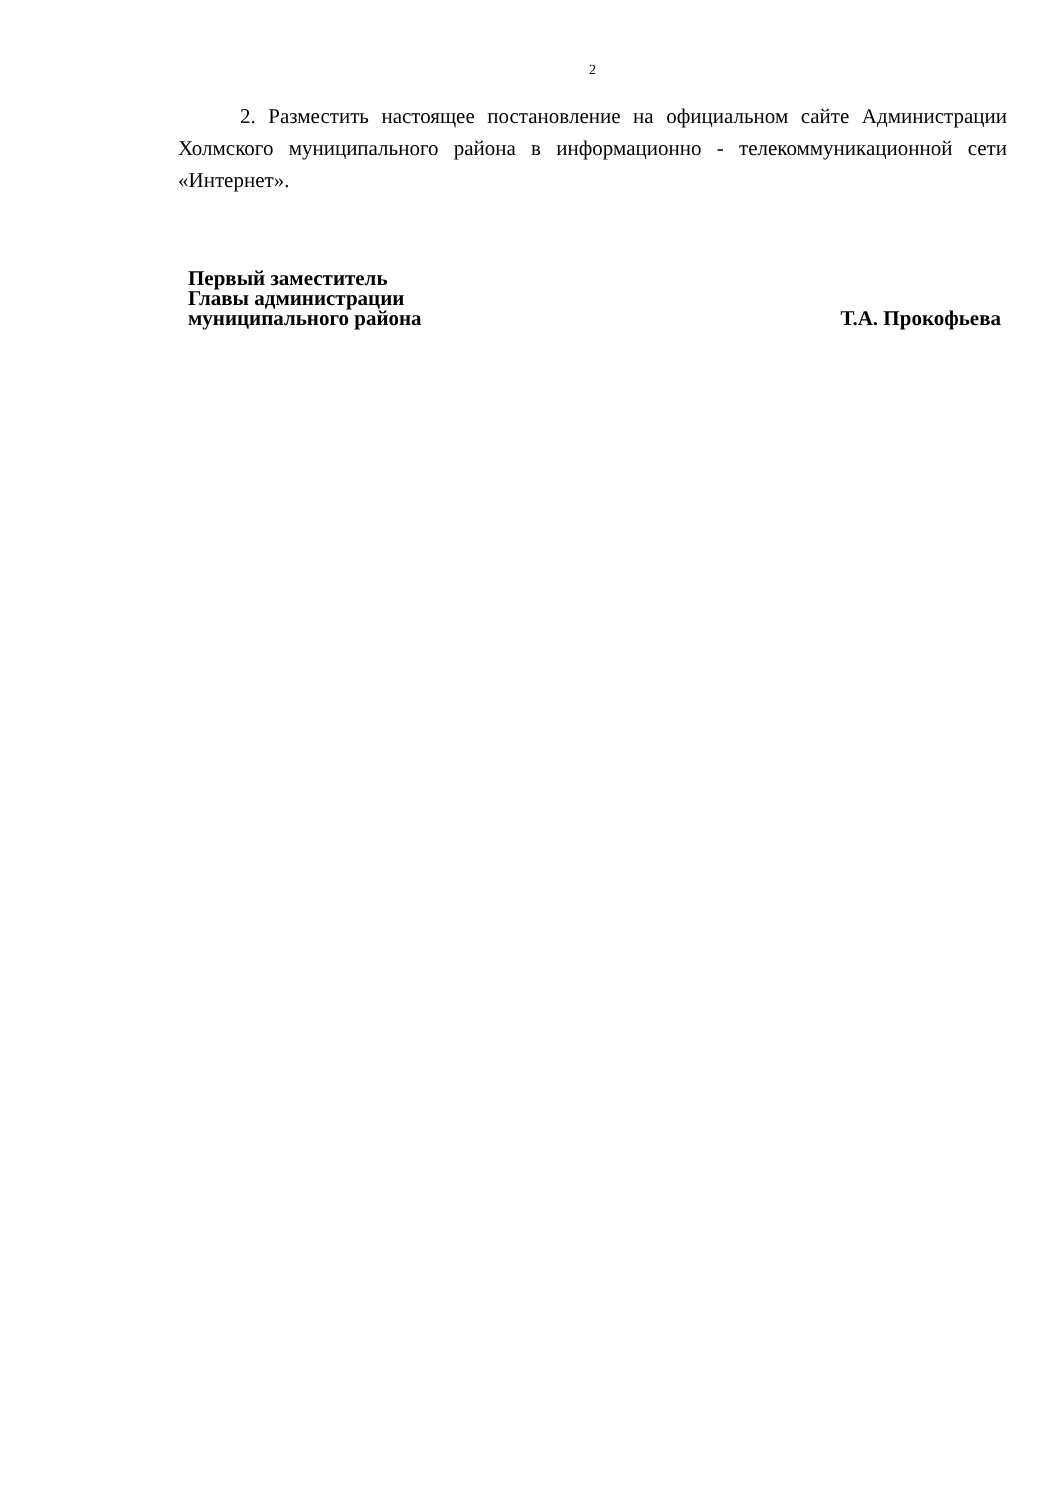2
2. Разместить настоящее постановление на официальном сайте Администрации Холмского муниципального района в информационно - телекоммуникационной сети «Интернет».
Первый заместитель
Главы администрации
муниципального района
Т.А. Прокофьева